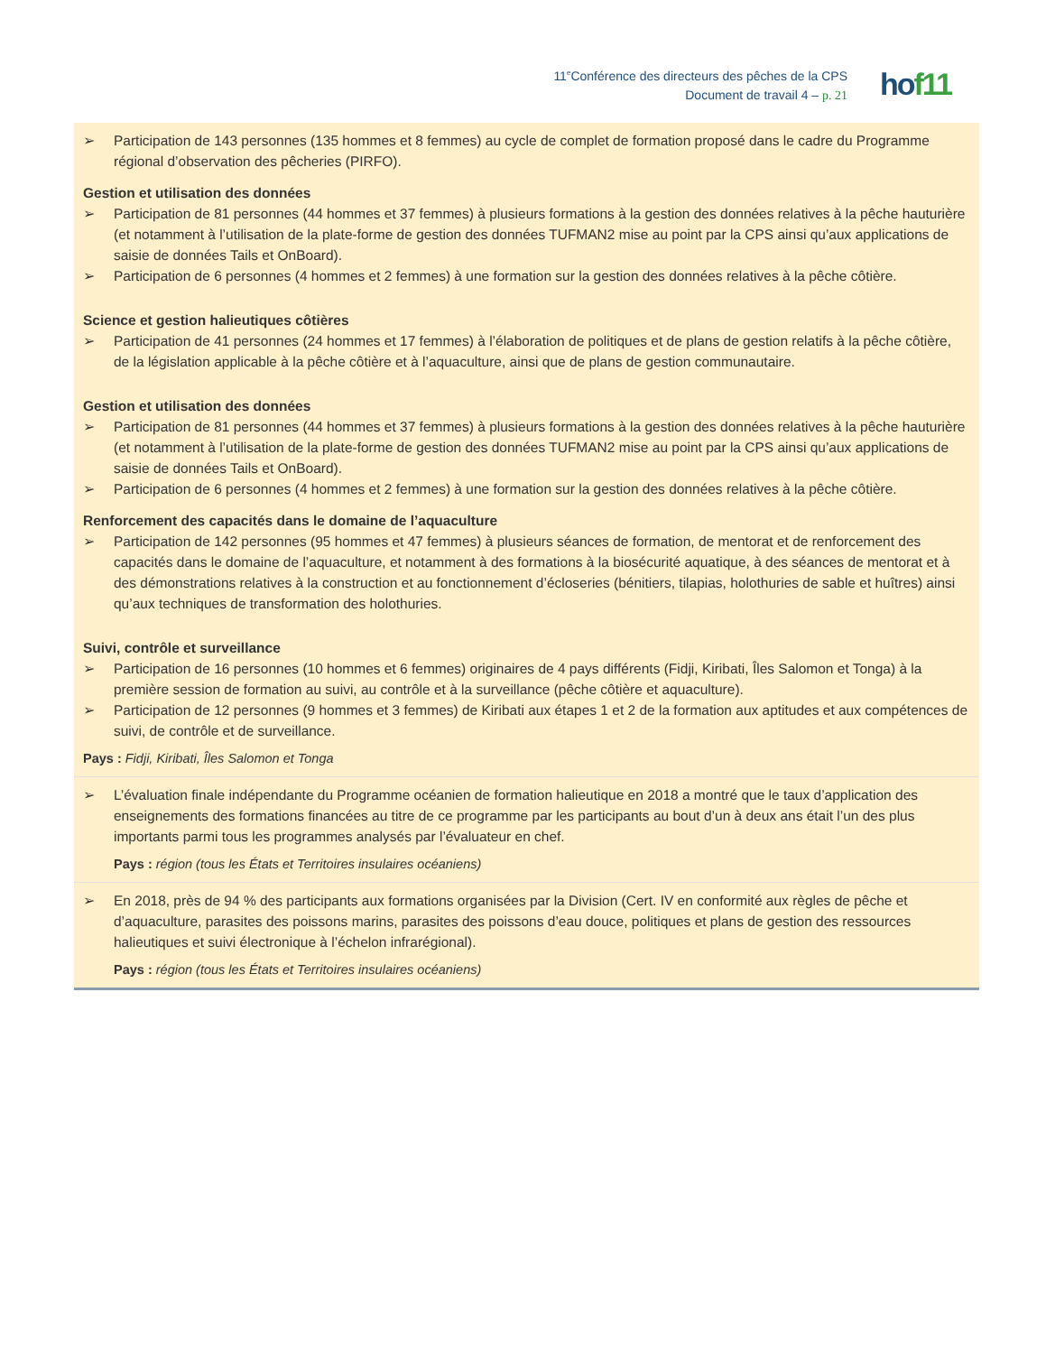11<sup>e</sup>Conférence des directeurs des pêches de la CPS
Document de travail 4 – p. 21
hof11
| ➢ Participation de 143 personnes (135 hommes et 8 femmes) au cycle de complet de formation proposé dans le cadre du Programme régional d’observation des pêcheries (PIRFO). Gestion et utilisation des données ➢ Participation de 81 personnes (44 hommes et 37 femmes) à plusieurs formations à la gestion des données relatives à la pêche hauturière (et notamment à l’utilisation de la plate-forme de gestion des données TUFMAN2 mise au point par la CPS ainsi qu’aux applications de saisie de données Tails et OnBoard). ➢ Participation de 6 personnes (4 hommes et 2 femmes) à une formation sur la gestion des données relatives à la pêche côtière. Science et gestion halieutiques côtières ➢ Participation de 41 personnes (24 hommes et 17 femmes) à l’élaboration de politiques et de plans de gestion relatifs à la pêche côtière, de la législation applicable à la pêche côtière et à l’aquaculture, ainsi que de plans de gestion communautaire. Gestion et utilisation des données ➢ Participation de 81 personnes (44 hommes et 37 femmes) à plusieurs formations à la gestion des données relatives à la pêche hauturière (et notamment à l’utilisation de la plate-forme de gestion des données TUFMAN2 mise au point par la CPS ainsi qu’aux applications de saisie de données Tails et OnBoard). ➢ Participation de 6 personnes (4 hommes et 2 femmes) à une formation sur la gestion des données relatives à la pêche côtière. Renforcement des capacités dans le domaine de l’aquaculture ➢ Participation de 142 personnes (95 hommes et 47 femmes) à plusieurs séances de formation, de mentorat et de renforcement des capacités dans le domaine de l’aquaculture, et notamment à des formations à la biosécurité aquatique, à des séances de mentorat et à des démonstrations relatives à la construction et au fonctionnement d’écloseries (bénitiers, tilapias, holothuries de sable et huîtres) ainsi qu’aux techniques de transformation des holothuries. Suivi, contrôle et surveillance ➢ Participation de 16 personnes (10 hommes et 6 femmes) originaires de 4 pays différents (Fidji, Kiribati, Îles Salomon et Tonga) à la première session de formation au suivi, au contrôle et à la surveillance (pêche côtière et aquaculture). ➢ Participation de 12 personnes (9 hommes et 3 femmes) de Kiribati aux étapes 1 et 2 de la formation aux aptitudes et aux compétences de suivi, de contrôle et de surveillance. Pays : Fidji, Kiribati, Îles Salomon et Tonga |
| ➢ L’évaluation finale indépendante du Programme océanien de formation halieutique en 2018 a montré que le taux d’application des enseignements des formations financées au titre de ce programme par les participants au bout d’un à deux ans était l’un des plus importants parmi tous les programmes analysés par l’évaluateur en chef. Pays : région (tous les États et Territoires insulaires océaniens) |
| ➢ En 2018, près de 94 % des participants aux formations organisées par la Division (Cert. IV en conformité aux règles de pêche et d’aquaculture, parasites des poissons marins, parasites des poissons d’eau douce, politiques et plans de gestion des ressources halieutiques et suivi électronique à l’échelon infrarégional). Pays : région (tous les États et Territoires insulaires océaniens) |